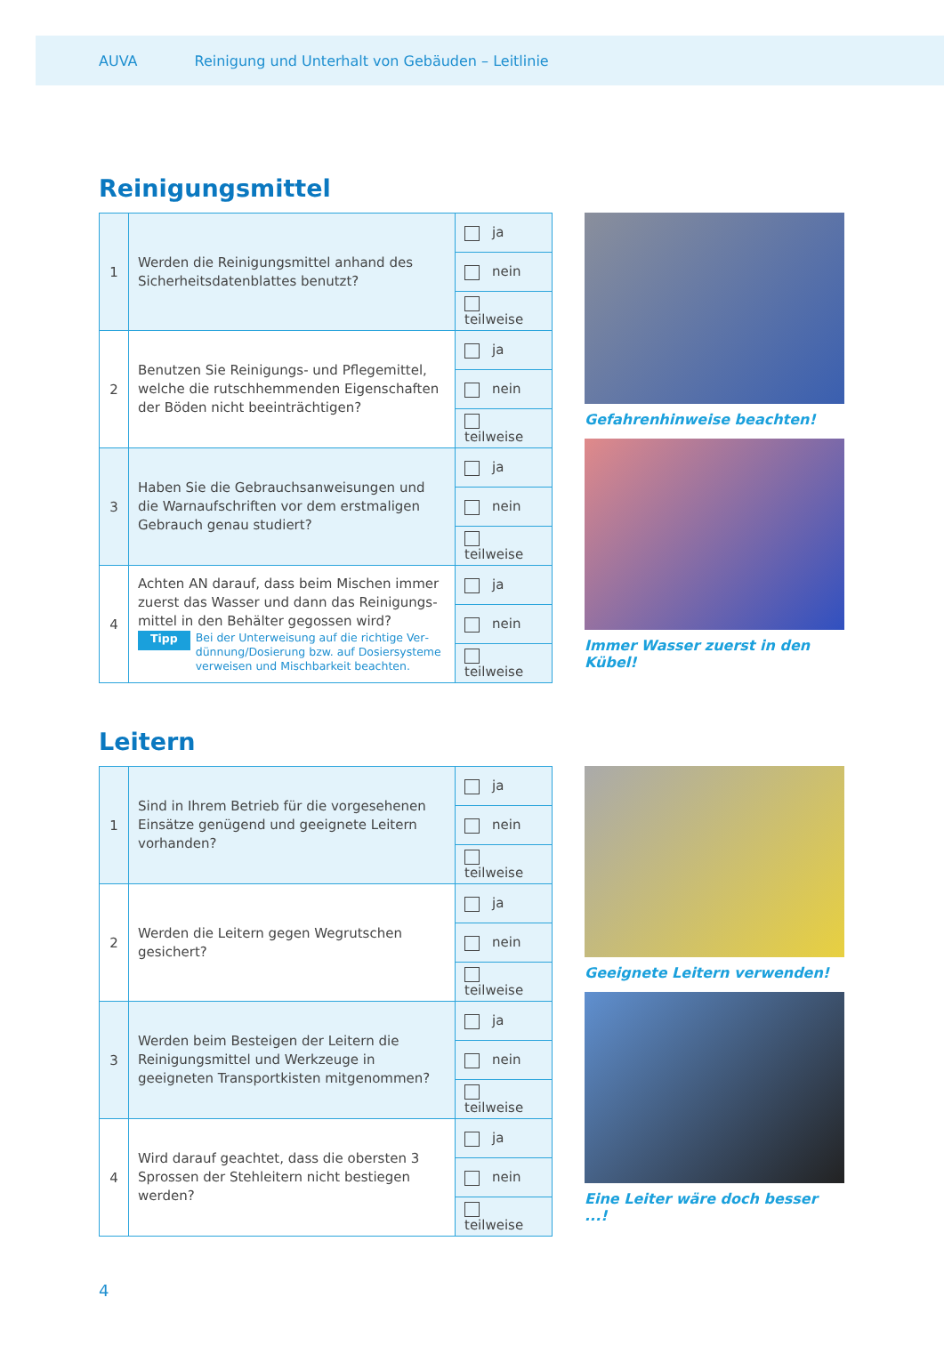AUVA Reinigung und Unterhalt von Gebäuden – Leitlinie
Reinigungsmittel
| 1 | Werden die Reinigungsmittel anhand des Sicherheitsdatenblattes benutzt? | ja |
| | | nein |
| | | teilweise |
| 2 | Benutzen Sie Reinigungs- und Pflegemittel, welche die rutschhemmenden Eigenschaften der Böden nicht beeinträchtigen? | ja |
| | | nein |
| | | teilweise |
| 3 | Haben Sie die Gebrauchsanweisungen und die Warnaufschriften vor dem erstmaligen Gebrauch genau studiert? | ja |
| | | nein |
| | | teilweise |
| 4 | Achten AN darauf, dass beim Mischen immer zuerst das Wasser und dann das Reinigungs­mittel in den Behälter gegossen wird? Tipp Bei der Unterweisung auf die richtige Ver­dünnung/Dosierung bzw. auf Dosiersysteme verweisen und Mischbarkeit beachten. | ja |
| | | nein |
| | | teilweise |
Gefahrenhinweise beachten!
Immer Wasser zuerst in den Kübel!
Leitern
| 1 | Sind in Ihrem Betrieb für die vorgesehenen Einsätze genügend und geeignete Leitern vorhanden? | ja |
| | | nein |
| | | teilweise |
| 2 | Werden die Leitern gegen Wegrutschen gesichert? | ja |
| | | nein |
| | | teilweise |
| 3 | Werden beim Besteigen der Leitern die Reinigungsmittel und Werkzeuge in geeigneten Transportkisten mitgenommen? | ja |
| | | nein |
| | | teilweise |
| 4 | Wird darauf geachtet, dass die obersten 3 Sprossen der Stehleitern nicht bestiegen werden? | ja |
| | | nein |
| | | teilweise |
Geeignete Leitern verwenden!
Eine Leiter wäre doch besser ...!
4